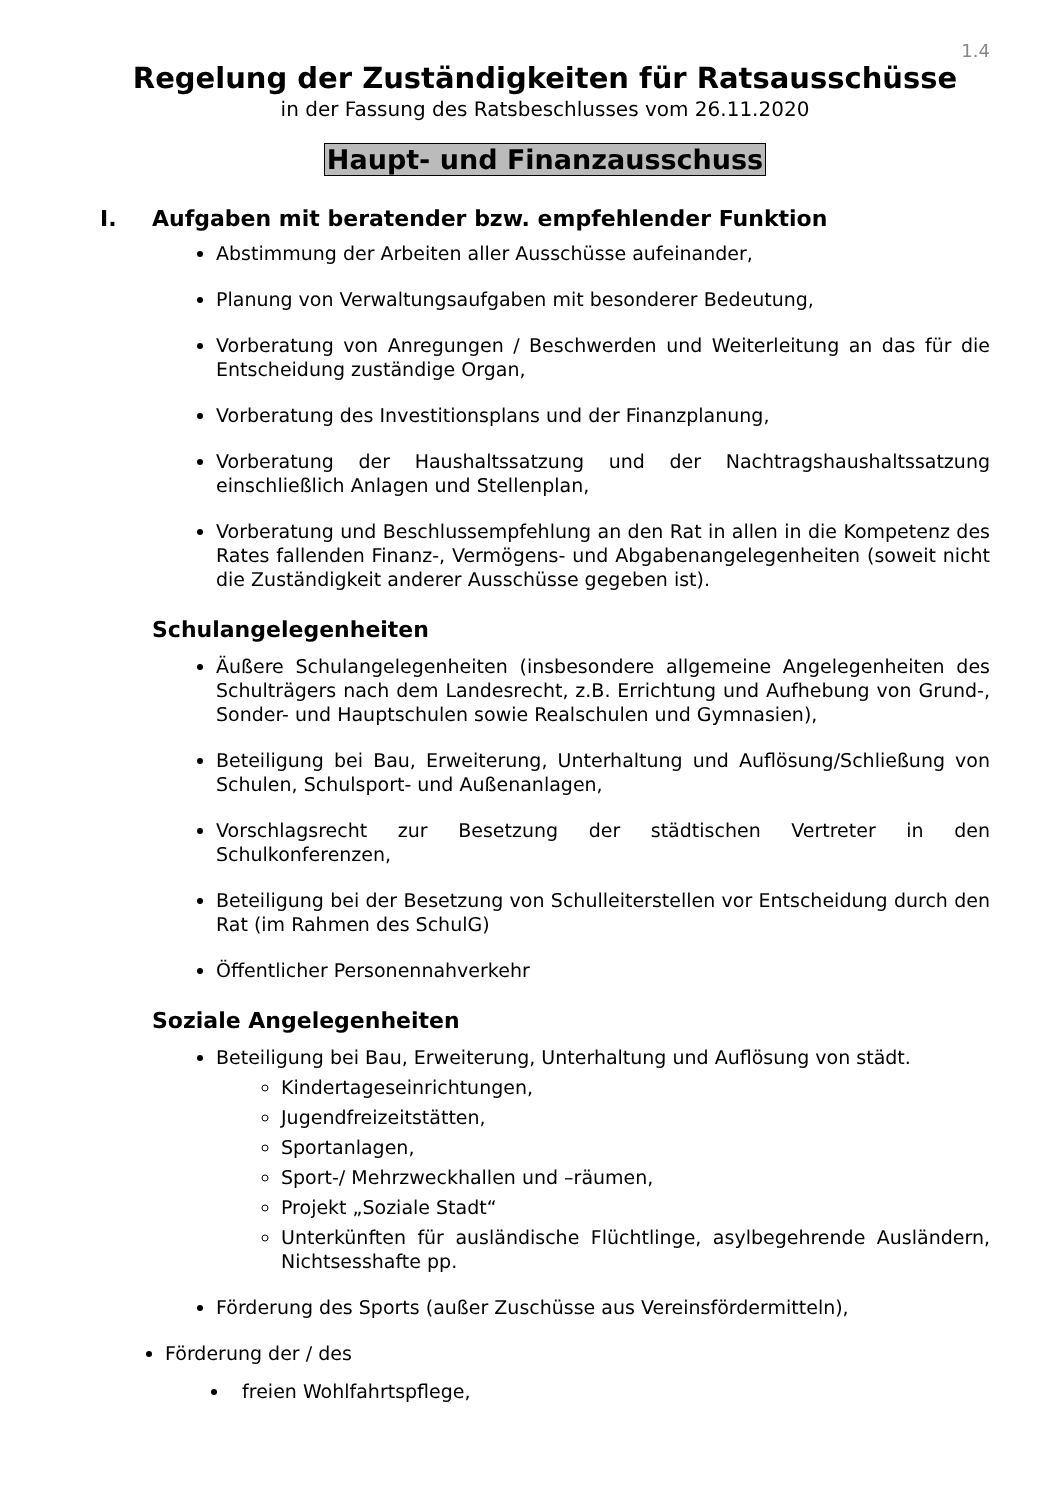1.4
Regelung der Zuständigkeiten für Ratsausschüsse
in der Fassung des Ratsbeschlusses vom 26.11.2020
Haupt- und Finanzausschuss
I. Aufgaben mit beratender bzw. empfehlender Funktion
Abstimmung der Arbeiten aller Ausschüsse aufeinander,
Planung von Verwaltungsaufgaben mit besonderer Bedeutung,
Vorberatung von Anregungen / Beschwerden und Weiterleitung an das für die Entscheidung zuständige Organ,
Vorberatung des Investitionsplans und der Finanzplanung,
Vorberatung der Haushaltssatzung und der Nachtragshaushaltssatzung einschließlich Anlagen und Stellenplan,
Vorberatung und Beschlussempfehlung an den Rat in allen in die Kompetenz des Rates fallenden Finanz-, Vermögens- und Abgabenangelegenheiten (soweit nicht die Zuständigkeit anderer Ausschüsse gegeben ist).
Schulangelegenheiten
Äußere Schulangelegenheiten (insbesondere allgemeine Angelegenheiten des Schulträgers nach dem Landesrecht, z.B. Errichtung und Aufhebung von Grund-, Sonder- und Hauptschulen sowie Realschulen und Gymnasien),
Beteiligung bei Bau, Erweiterung, Unterhaltung und Auflösung/Schließung von Schulen, Schulsport- und Außenanlagen,
Vorschlagsrecht zur Besetzung der städtischen Vertreter in den Schulkonferenzen,
Beteiligung bei der Besetzung von Schulleiterstellen vor Entscheidung durch den Rat (im Rahmen des SchulG)
Öffentlicher Personennahverkehr
Soziale Angelegenheiten
Beteiligung bei Bau, Erweiterung, Unterhaltung und Auflösung von städt.
Kindertageseinrichtungen,
Jugendfreizeitstätten,
Sportanlagen,
Sport-/ Mehrzweckhallen und –räumen,
Projekt „Soziale Stadt“
Unterkünften für ausländische Flüchtlinge, asylbegehrende Ausländern, Nichtsesshafte pp.
Förderung des Sports (außer Zuschüsse aus Vereinsfördermitteln),
Förderung der / des
freien Wohlfahrtspflege,